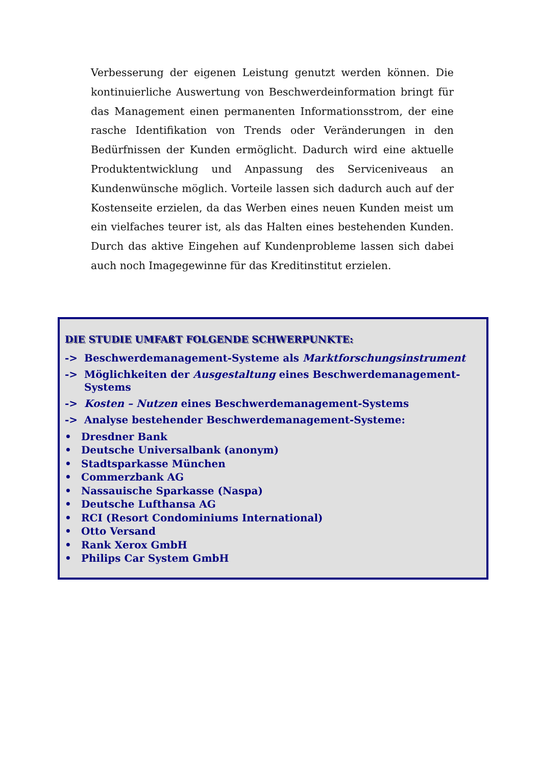Verbesserung der eigenen Leistung genutzt werden können. Die kontinuierliche Auswertung von Beschwerdeinformation bringt für das Management einen permanenten Informationsstrom, der eine rasche Identifikation von Trends oder Veränderungen in den Bedürfnissen der Kunden ermöglicht. Dadurch wird eine aktuelle Produktentwicklung und Anpassung des Serviceniveaus an Kundenwünsche möglich. Vorteile lassen sich dadurch auch auf der Kostenseite erzielen, da das Werben eines neuen Kunden meist um ein vielfaches teurer ist, als das Halten eines bestehenden Kunden. Durch das aktive Eingehen auf Kundenprobleme lassen sich dabei auch noch Imagegewinne für das Kreditinstitut erzielen.
DIE STUDIE UMFAßT FOLGENDE SCHWERPUNKTE:
-> Beschwerdemanagement-Systeme als Marktforschungsinstrument
-> Möglichkeiten der Ausgestaltung eines Beschwerdemanagement-Systems
-> Kosten – Nutzen eines Beschwerdemanagement-Systems
-> Analyse bestehender Beschwerdemanagement-Systeme:
• Dresdner Bank
• Deutsche Universalbank (anonym)
• Stadtsparkasse München
• Commerzbank AG
• Nassauische Sparkasse (Naspa)
• Deutsche Lufthansa AG
• RCI (Resort Condominiums International)
• Otto Versand
• Rank Xerox GmbH
• Philips Car System GmbH